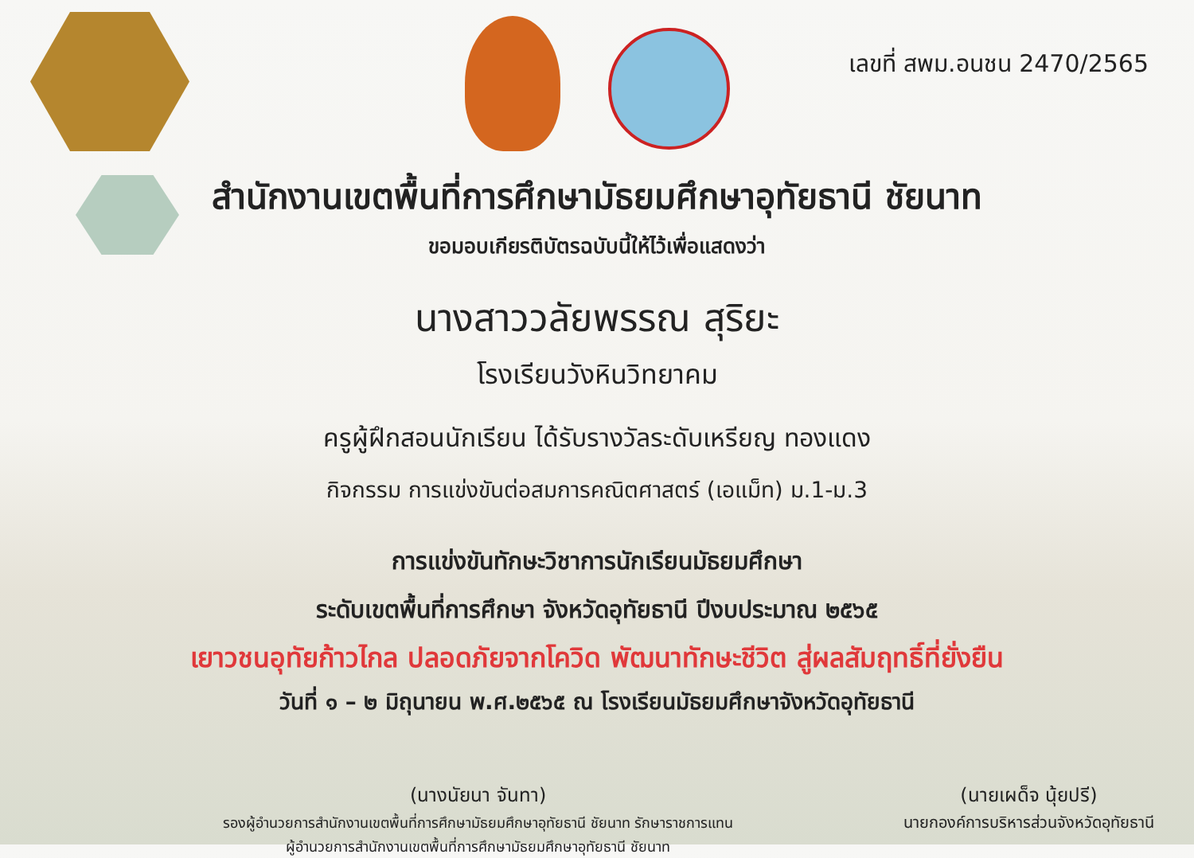เลขที่ สพม.อนชน 2470/2565
สำนักงานเขตพื้นที่การศึกษามัธยมศึกษาอุทัยธานี ชัยนาท
ขอมอบเกียรติบัตรฉบับนี้ให้ไว้เพื่อแสดงว่า
นางสาววลัยพรรณ สุริยะ
โรงเรียนวังหินวิทยาคม
ครูผู้ฝึกสอนนักเรียน ได้รับรางวัลระดับเหรียญ ทองแดง
กิจกรรม การแข่งขันต่อสมการคณิตศาสตร์ (เอแม็ท) ม.1-ม.3
การแข่งขันทักษะวิชาการนักเรียนมัธยมศึกษา
ระดับเขตพื้นที่การศึกษา จังหวัดอุทัยธานี ปีงบประมาณ ๒๕๖๕
เยาวชนอุทัยก้าวไกล ปลอดภัยจากโควิด พัฒนาทักษะชีวิต สู่ผลสัมฤทธิ์ที่ยั่งยืน
วันที่ ๑ – ๒ มิถุนายน พ.ศ.๒๕๖๕ ณ โรงเรียนมัธยมศึกษาจังหวัดอุทัยธานี
(นางนัยนา จันทา)
รองผู้อำนวยการสำนักงานเขตพื้นที่การศึกษามัธยมศึกษาอุทัยธานี ชัยนาท รักษาราชการแทน
ผู้อำนวยการสำนักงานเขตพื้นที่การศึกษามัธยมศึกษาอุทัยธานี ชัยนาท
(นายเผด็จ นุ้ยปรี)
นายกองค์การบริหารส่วนจังหวัดอุทัยธานี